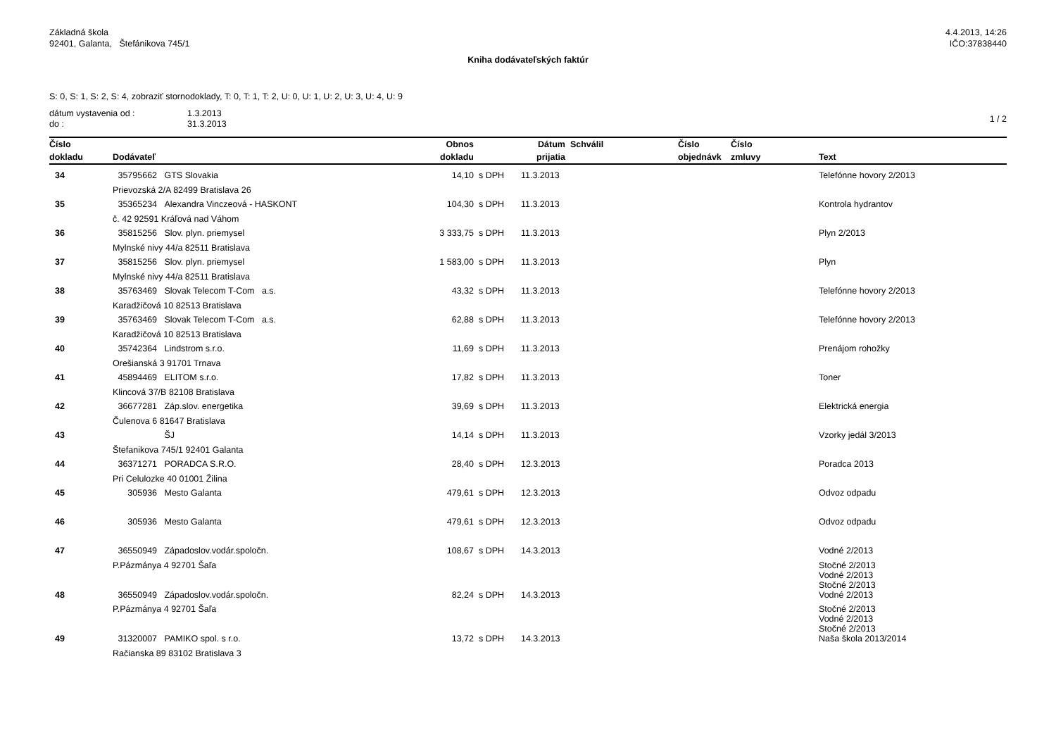Základná škola
92401, Galanta, Štefánikova 745/1
4.4.2013, 14:26
IČO:37838440
Kniha dodávateľských faktúr
S: 0, S: 1, S: 2, S: 4, zobraziť stornodoklady, T: 0, T: 1, T: 2, U: 0, U: 1, U: 2, U: 3, U: 4, U: 9
dátum vystavenia od :
do :
1.3.2013
31.3.2013
1 / 2
| Číslo | | | Obnos | | Dátum | Schválil | Číslo | Číslo | |
| --- | --- | --- | --- | --- | --- | --- | --- | --- | --- |
| dokladu | Dodávateľ | | dokladu | | prijatia | | objednávk | zmluvy | Text |
| 34 | 35795662 | GTS Slovakia | 14,10 | s DPH | 11.3.2013 | | | | Telefónne hovory 2/2013 |
| | Prievozská 2/A 82499 Bratislava 26 | | | | | | | | |
| 35 | 35365234 | Alexandra Vinczeová - HASKONT | 104,30 | s DPH | 11.3.2013 | | | | Kontrola hydrantov |
| | č. 42 92591 Kráľová nad Váhom | | | | | | | | |
| 36 | 35815256 | Slov. plyn. priemysel | 3 333,75 | s DPH | 11.3.2013 | | | | Plyn 2/2013 |
| | Mylnské nivy 44/a 82511 Bratislava | | | | | | | | |
| 37 | 35815256 | Slov. plyn. priemysel | 1 583,00 | s DPH | 11.3.2013 | | | | Plyn |
| | Mylnské nivy 44/a 82511 Bratislava | | | | | | | | |
| 38 | 35763469 | Slovak Telecom T-Com a.s. | 43,32 | s DPH | 11.3.2013 | | | | Telefónne hovory 2/2013 |
| | Karadžičová 10 82513 Bratislava | | | | | | | | |
| 39 | 35763469 | Slovak Telecom T-Com a.s. | 62,88 | s DPH | 11.3.2013 | | | | Telefónne hovory 2/2013 |
| | Karadžičová 10 82513 Bratislava | | | | | | | | |
| 40 | 35742364 | Lindstrom s.r.o. | 11,69 | s DPH | 11.3.2013 | | | | Prenájom rohožky |
| | Orešianská 3 91701 Trnava | | | | | | | | |
| 41 | 45894469 | ELITOM s.r.o. | 17,82 | s DPH | 11.3.2013 | | | | Toner |
| | Klincová 37/B 82108 Bratislava | | | | | | | | |
| 42 | 36677281 | Záp.slov. energetika | 39,69 | s DPH | 11.3.2013 | | | | Elektrická energia |
| | Čulenova 6 81647 Bratislava | | | | | | | | |
| 43 | | ŠJ | 14,14 | s DPH | 11.3.2013 | | | | Vzorky jedál 3/2013 |
| | Štefanikova 745/1 92401 Galanta | | | | | | | | |
| 44 | 36371271 | PORADCA S.R.O. | 28,40 | s DPH | 12.3.2013 | | | | Poradca 2013 |
| | Pri Celulozke 40 01001 Žilina | | | | | | | | |
| 45 | 305936 | Mesto Galanta | 479,61 | s DPH | 12.3.2013 | | | | Odvoz odpadu |
| 46 | 305936 | Mesto Galanta | 479,61 | s DPH | 12.3.2013 | | | | Odvoz odpadu |
| 47 | 36550949 | Západoslov.vodár.spoločn. | 108,67 | s DPH | 14.3.2013 | | | | Vodné 2/2013 |
| | P.Pázmánya 4 92701 Šaľa | | | | | | | | Stočné 2/2013 Vodné 2/2013 Stočné 2/2013 |
| 48 | 36550949 | Západoslov.vodár.spoločn. | 82,24 | s DPH | 14.3.2013 | | | | Vodné 2/2013 |
| | P.Pázmánya 4 92701 Šaľa | | | | | | | | Stočné 2/2013 Vodné 2/2013 Stočné 2/2013 |
| 49 | 31320007 | PAMIKO spol. s r.o. | 13,72 | s DPH | 14.3.2013 | | | | Naša škola 2013/2014 |
| | Račianska 89 83102 Bratislava 3 | | | | | | | | |